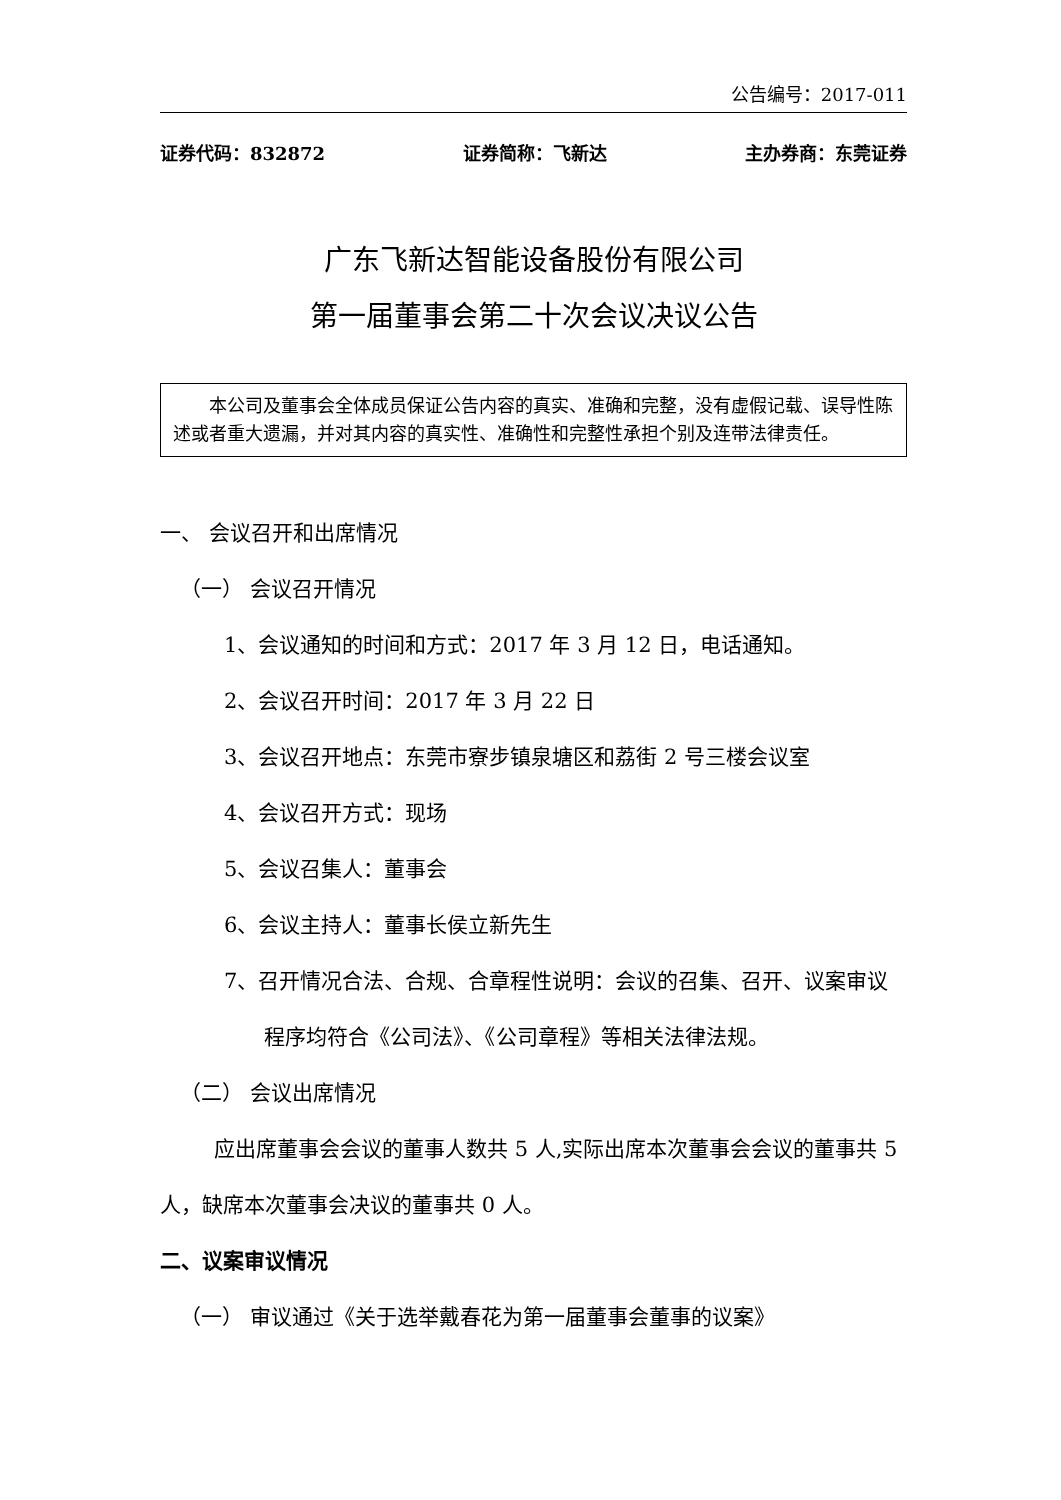公告编号：2017-011
证券代码：832872 证券简称：飞新达 主办券商：东莞证券
广东飞新达智能设备股份有限公司
第一届董事会第二十次会议决议公告
本公司及董事会全体成员保证公告内容的真实、准确和完整，没有虚假记载、误导性陈述或者重大遗漏，并对其内容的真实性、准确性和完整性承担个别及连带法律责任。
一、 会议召开和出席情况
（一） 会议召开情况
1、会议通知的时间和方式：2017 年 3 月 12 日，电话通知。
2、会议召开时间：2017 年 3 月 22 日
3、会议召开地点：东莞市寮步镇泉塘区和荔街 2 号三楼会议室
4、会议召开方式：现场
5、会议召集人：董事会
6、会议主持人：董事长侯立新先生
7、召开情况合法、合规、合章程性说明：会议的召集、召开、议案审议程序均符合《公司法》、《公司章程》等相关法律法规。
（二） 会议出席情况
应出席董事会会议的董事人数共 5 人,实际出席本次董事会会议的董事共 5 人，缺席本次董事会决议的董事共 0 人。
二、议案审议情况
（一） 审议通过《关于选举戴春花为第一届董事会董事的议案》